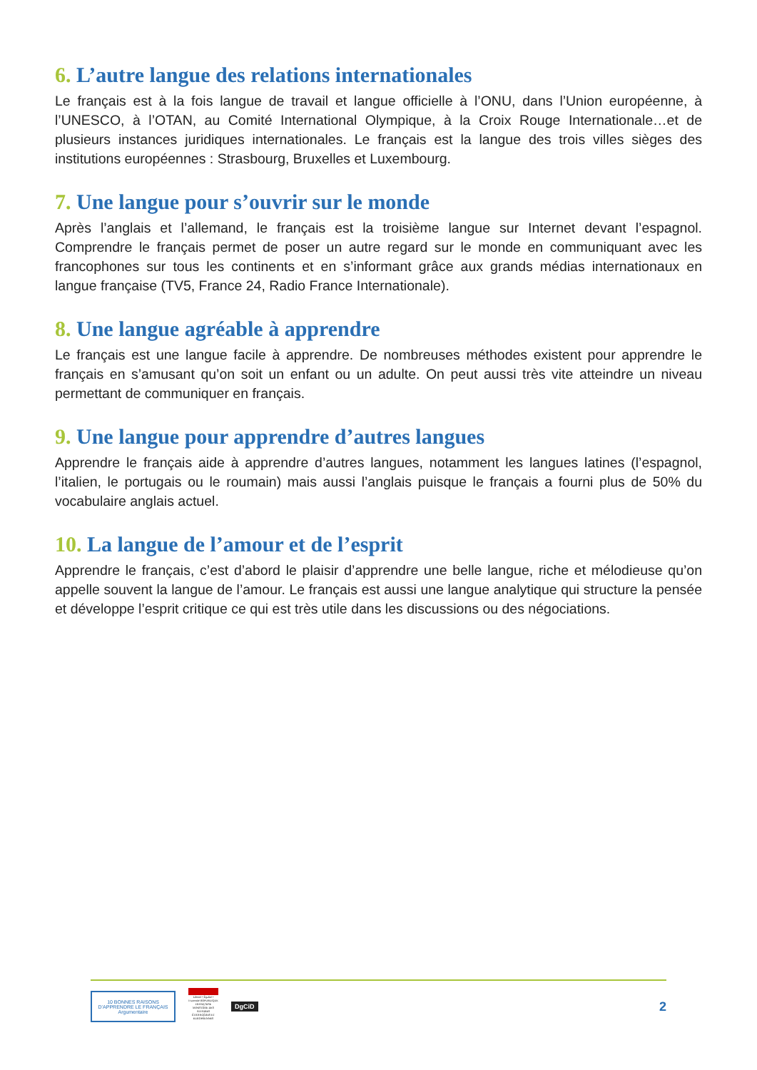6. L’autre langue des relations internationales
Le français est à la fois langue de travail et langue officielle à l’ONU, dans l’Union européenne, à l’UNESCO, à l’OTAN, au Comité International Olympique, à la Croix Rouge Internationale…et de plusieurs instances juridiques internationales. Le français est la langue des trois villes sièges des institutions européennes : Strasbourg, Bruxelles et Luxembourg.
7. Une langue pour s’ouvrir sur le monde
Après l’anglais et l’allemand, le français est la troisième langue sur Internet devant l’espagnol. Comprendre le français permet de poser un autre regard sur le monde en communiquant avec les francophones sur tous les continents et en s’informant grâce aux grands médias internationaux en langue française (TV5, France 24, Radio France Internationale).
8. Une langue agréable à apprendre
Le français est une langue facile à apprendre. De nombreuses méthodes existent pour apprendre le français en s’amusant qu’on soit un enfant ou un adulte. On peut aussi très vite atteindre un niveau permettant de communiquer en français.
9. Une langue pour apprendre d’autres langues
Apprendre le français aide à apprendre d’autres langues, notamment les langues latines (l’espagnol, l’italien, le portugais ou le roumain) mais aussi l’anglais puisque le français a fourni plus de 50% du vocabulaire anglais actuel.
10. La langue de l’amour et de l’esprit
Apprendre le français, c’est d’abord le plaisir d’apprendre une belle langue, riche et mélodieuse qu’on appelle souvent la langue de l’amour. Le français est aussi une langue analytique qui structure la pensée et développe l’esprit critique ce qui est très utile dans les discussions ou des négociations.
10 BONNES RAISONS D’APPRENDRE LE FRANÇAIS Argumentaire
Liberté • Égalité • Fraternité RÉPUBLIQUE FRANÇAISE MINISTÈRE DES AFFAIRES ÉTRANGÈRES ET EUROPÉENNES
DgCiD
2